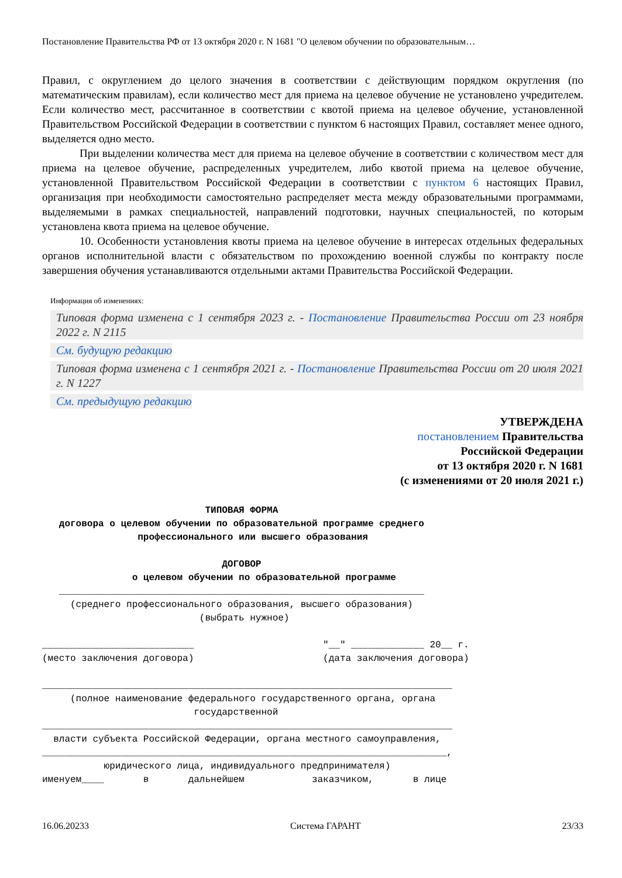Постановление Правительства РФ от 13 октября 2020 г. N 1681 "О целевом обучении по образовательным…
Правил, с округлением до целого значения в соответствии с действующим порядком округления (по математическим правилам), если количество мест для приема на целевое обучение не установлено учредителем. Если количество мест, рассчитанное в соответствии с квотой приема на целевое обучение, установленной Правительством Российской Федерации в соответствии с пунктом 6 настоящих Правил, составляет менее одного, выделяется одно место.
При выделении количества мест для приема на целевое обучение в соответствии с количеством мест для приема на целевое обучение, распределенных учредителем, либо квотой приема на целевое обучение, установленной Правительством Российской Федерации в соответствии с пунктом 6 настоящих Правил, организация при необходимости самостоятельно распределяет места между образовательными программами, выделяемыми в рамках специальностей, направлений подготовки, научных специальностей, по которым установлена квота приема на целевое обучение.
10. Особенности установления квоты приема на целевое обучение в интересах отдельных федеральных органов исполнительной власти с обязательством по прохождению военной службы по контракту после завершения обучения устанавливаются отдельными актами Правительства Российской Федерации.
Информация об изменениях:
Типовая форма изменена с 1 сентября 2023 г. - Постановление Правительства России от 23 ноября 2022 г. N 2115
См. будущую редакцию
Типовая форма изменена с 1 сентября 2021 г. - Постановление Правительства России от 20 июля 2021 г. N 1227
См. предыдущую редакцию
УТВЕРЖДЕНА
постановлением Правительства
Российской Федерации
от 13 октября 2020 г. N 1681
(с изменениями от 20 июля 2021 г.)
ТИПОВАЯ ФОРМА договора о целевом обучении по образовательной программе среднего профессионального или высшего образования ДОГОВОР о целевом обучении по образовательной программе
_________________________________________________________________ (среднего профессионального образования, высшего образования) (выбрать нужное) ___________________________ "__" _____________ 20__ г. (место заключения договора) (дата заключения договора) _________________________________________________________________________ (полное наименование федерального государственного органа, органа государственной _________________________________________________________________________ власти субъекта Российской Федерации, органа местного самоуправления, ________________________________________________________________________, юридического лица, индивидуального предпринимателя) именуем____ в дальнейшем заказчиком, в лице
16.06.20233 Система ГАРАНТ 23/33